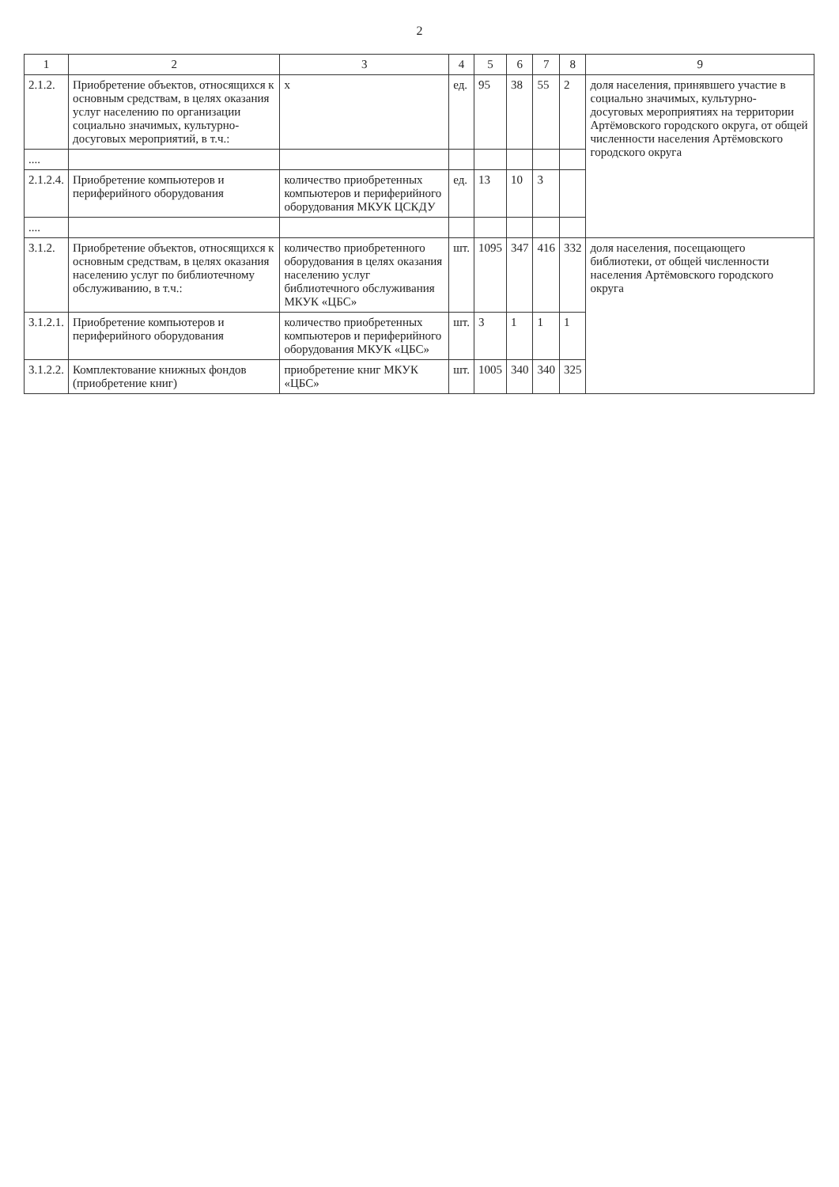2
| 1 | 2 | 3 | 4 | 5 | 6 | 7 | 8 | 9 |
| --- | --- | --- | --- | --- | --- | --- | --- | --- |
| 2.1.2. | Приобретение объектов, относящихся к основным средствам, в целях оказания услуг населению по организации социально значимых, культурно-досуговых мероприятий, в т.ч.: | х | ед. | 95 | 38 | 55 | 2 | доля населения, принявшего участие в социально значимых, культурно-досуговых мероприятиях на территории Артёмовского городского округа, от общей численности населения Артёмовского городского округа |
| .... | | | | | | | | |
| 2.1.2.4. | Приобретение компьютеров и периферийного оборудования | количество приобретенных компьютеров и периферийного оборудования МКУК ЦСКДУ | ед. | 13 | 10 | 3 | | |
| .... | | | | | | | | |
| 3.1.2. | Приобретение объектов, относящихся к основным средствам, в целях оказания населению услуг по библиотечному обслуживанию, в т.ч.: | количество приобретенного оборудования в целях оказания населению услуг библиотечного обслуживания МКУК «ЦБС» | шт. | 1095 | 347 | 416 | 332 | доля населения, посещающего библиотеки, от общей численности населения Артёмовского городского округа |
| 3.1.2.1. | Приобретение компьютеров и периферийного оборудования | количество приобретенных компьютеров и периферийного оборудования МКУК «ЦБС» | шт. | 3 | 1 | 1 | 1 | |
| 3.1.2.2. | Комплектование книжных фондов (приобретение книг) | приобретение книг МКУК «ЦБС» | шт. | 1005 | 340 | 340 | 325 | |